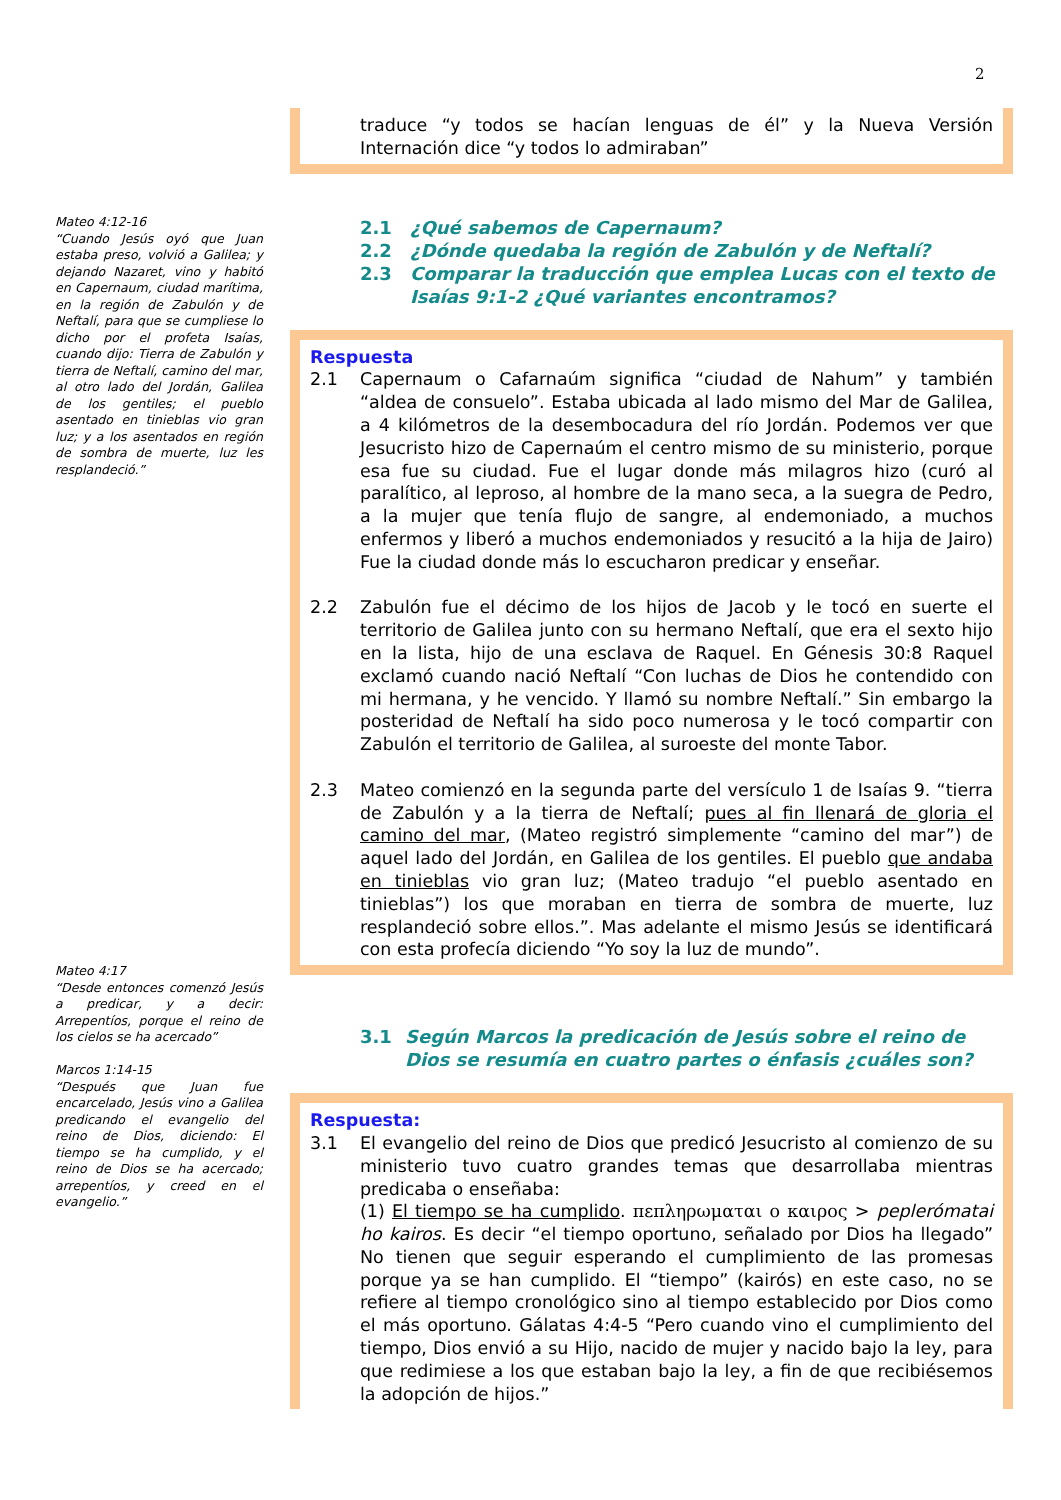2
Mateo 4:12-16
“Cuando Jesús oyó que Juan estaba preso, volvió a Galilea; y dejando Nazaret, vino y habitó en Capernaum, ciudad marítima, en la región de Zabulón y de Neftalí, para que se cumpliese lo dicho por el profeta Isaías, cuando dijo: Tierra de Zabulón y tierra de Neftalí, camino del mar, al otro lado del Jordán, Galilea de los gentiles; el pueblo asentado en tinieblas vio gran luz; y a los asentados en región de sombra de muerte, luz les resplandeció.”
Mateo 4:17
“Desde entonces comenzó Jesús a predicar, y a decir: Arrepentíos, porque el reino de los cielos se ha acercado”
Marcos 1:14-15
“Después que Juan fue encarcelado, Jesús vino a Galilea predicando el evangelio del reino de Dios, diciendo: El tiempo se ha cumplido, y el reino de Dios se ha acercado; arrepentíos, y creed en el evangelio.”
traduce “y todos se hacían lenguas de él” y la Nueva Versión Internación dice “y todos lo admiraban”
2.1 ¿Qué sabemos de Capernaum?
2.2 ¿Dónde quedaba la región de Zabulón y de Neftalí?
2.3 Comparar la traducción que emplea Lucas con el texto de Isaías 9:1-2 ¿Qué variantes encontramos?
Respuesta
2.1 Capernaum o Cafarnaúm significa “ciudad de Nahum” y también “aldea de consuelo”. Estaba ubicada al lado mismo del Mar de Galilea, a 4 kilómetros de la desembocadura del río Jordán. Podemos ver que Jesucristo hizo de Capernaúm el centro mismo de su ministerio, porque esa fue su ciudad. Fue el lugar donde más milagros hizo (curó al paralítico, al leproso, al hombre de la mano seca, a la suegra de Pedro, a la mujer que tenía flujo de sangre, al endemoniado, a muchos enfermos y liberó a muchos endemoniados y resucitó a la hija de Jairo) Fue la ciudad donde más lo escucharon predicar y enseñar.
2.2 Zabulón fue el décimo de los hijos de Jacob y le tocó en suerte el territorio de Galilea junto con su hermano Neftalí, que era el sexto hijo en la lista, hijo de una esclava de Raquel. En Génesis 30:8 Raquel exclamó cuando nació Neftalí “Con luchas de Dios he contendido con mi hermana, y he vencido. Y llamó su nombre Neftalí.” Sin embargo la posteridad de Neftalí ha sido poco numerosa y le tocó compartir con Zabulón el territorio de Galilea, al suroeste del monte Tabor.
2.3 Mateo comienzó en la segunda parte del versículo 1 de Isaías 9. “tierra de Zabulón y a la tierra de Neftalí; pues al fin llenará de gloria el camino del mar, (Mateo registró simplemente “camino del mar”) de aquel lado del Jordán, en Galilea de los gentiles. El pueblo que andaba en tinieblas vio gran luz; (Mateo tradujo “el pueblo asentado en tinieblas”) los que moraban en tierra de sombra de muerte, luz resplandeció sobre ellos.”. Mas adelante el mismo Jesús se identificará con esta profecía diciendo “Yo soy la luz de mundo”.
3.1 Según Marcos la predicación de Jesús sobre el reino de Dios se resumía en cuatro partes o énfasis ¿cuáles son?
Respuesta:
3.1 El evangelio del reino de Dios que predicó Jesucristo al comienzo de su ministerio tuvo cuatro grandes temas que desarrollaba mientras predicaba o enseñaba:
(1) El tiempo se ha cumplido. πεπληρωμαται ο καιρος > peplerómatai ho kairos. Es decir “el tiempo oportuno, señalado por Dios ha llegado” No tienen que seguir esperando el cumplimiento de las promesas porque ya se han cumplido. El “tiempo” (kairós) en este caso, no se refiere al tiempo cronológico sino al tiempo establecido por Dios como el más oportuno. Gálatas 4:4-5 “Pero cuando vino el cumplimiento del tiempo, Dios envió a su Hijo, nacido de mujer y nacido bajo la ley, para que redimiese a los que estaban bajo la ley, a fin de que recibiésemos la adopción de hijos.”